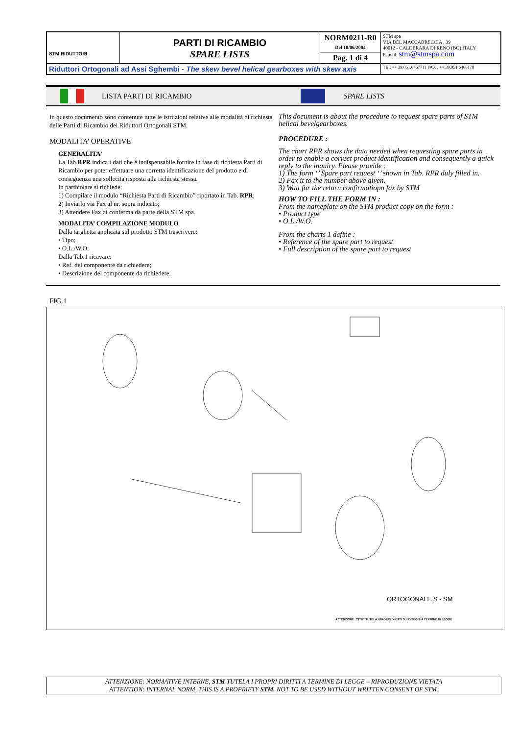| STM RIDUTTORI | PARTI DI RICAMBIO SPARE LISTS | NORM0211-R0 Del 18/06/2004 | STM spa VIA DEL MACCABRECCIA , 39 40012 - CALDERARA DI RENO (BO) ITALY E-mail: stm@stmspa.com |
| | | Pag. 1 di 4 | |
| Riduttori Ortogonali ad Assi Sghembi - The skew bevel helical gearboxes with skew axis | | | TEL ++ 39.051.6467711 FAX . ++ 39.051.6466178 |
LISTA PARTI DI RICAMBIO SPARE LISTS
In questo documento sono contenute tutte le istruzioni relative alle modalità di richiesta delle Parti di Ricambio dei Riduttori Ortogonali STM.
MODALITA’ OPERATIVE
GENERALITA’
La Tab.RPR indica i dati che è indispensabile fornire in fase di richiesta Parti di Ricambio per poter effettuare una corretta identificazione del prodotto e di conseguenza una sollecita risposta alla richiesta stessa.
In particolare si richiede:
1) Compilare il modulo “Richiesta Parti di Ricambio” riportato in Tab. RPR;
2) Inviarlo via Fax al nr. sopra indicato;
3) Attendere Fax di conferma da parte della STM spa.
MODALITA’ COMPILAZIONE MODULO
Dalla targhetta applicata sul prodotto STM trascrivere:
• Tipo;
• O.L./W.O.
Dalla Tab.1 ricavare:
• Ref. del componente da richiedere;
• Descrizione del componente da richiedere.
This document is about the procedure to request spare parts of STM helical bevelgearboxes.
PROCEDURE :
The chart RPR shows the data needed when requesting spare parts in order to enable a correct product identification and consequently a quick reply to the inquiry. Please provide :
1) The form ‘’ Spare part request ‘’ shown in Tab. RPR duly filled in.
2) Fax it to the number above given.
3) Wait for the return confirmatiopn fax by STM
HOW TO FILL THE FORM IN :
From the nameplate on the STM product copy on the form :
• Product type
• O.L./W.O.
From the charts 1 define :
• Reference of the spare part to request
• Full description of the spare part to request
FIG.1
ORTOGONALE S - SM
ATTENZIONE: "STM" TUTELA I PROPRI DIRITTI SUI DISEGNI A TERMINE DI LEGGE
ATTENZIONE: NORMATIVE INTERNE, STM TUTELA I PROPRI DIRITTI A TERMINE DI LEGGE – RIPRODUZIONE VIETATA
ATTENTION: INTERNAL NORM, THIS IS A PROPRIETY STM. NOT TO BE USED WITHOUT WRITTEN CONSENT OF STM.